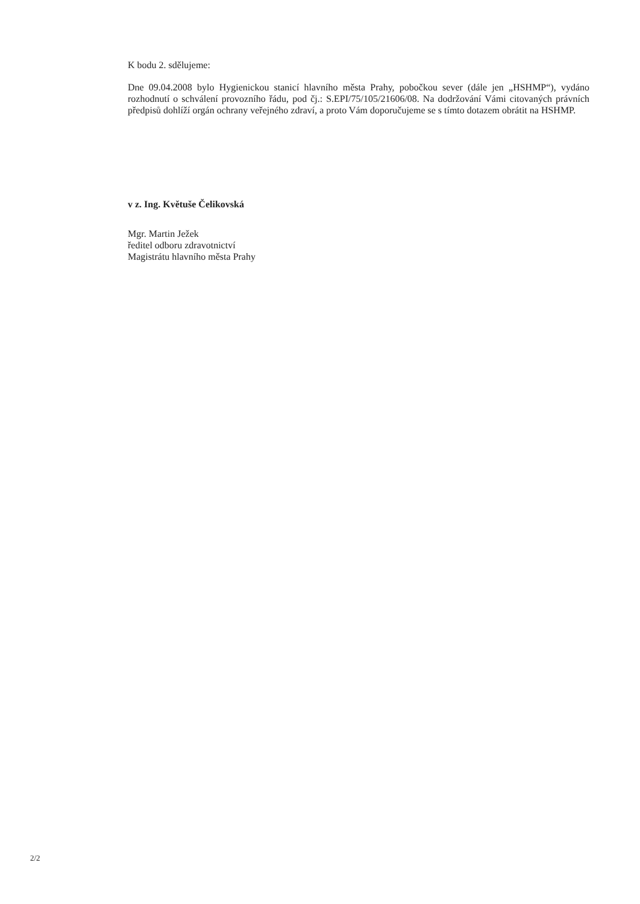K bodu 2. sdělujeme:
Dne 09.04.2008 bylo Hygienickou stanicí hlavního města Prahy, pobočkou sever (dále jen „HSHMP“), vydáno rozhodnutí o schválení provozního řádu, pod čj.: S.EPI/75/105/21606/08. Na dodržování Vámi citovaných právních předpisů dohlíží orgán ochrany veřejného zdraví, a proto Vám doporučujeme se s tímto dotazem obrátit na HSHMP.
v z. Ing. Květuše Čelikovská
Mgr. Martin Ježek
ředitel odboru zdravotnictví
Magistrátu hlavního města Prahy
2/2